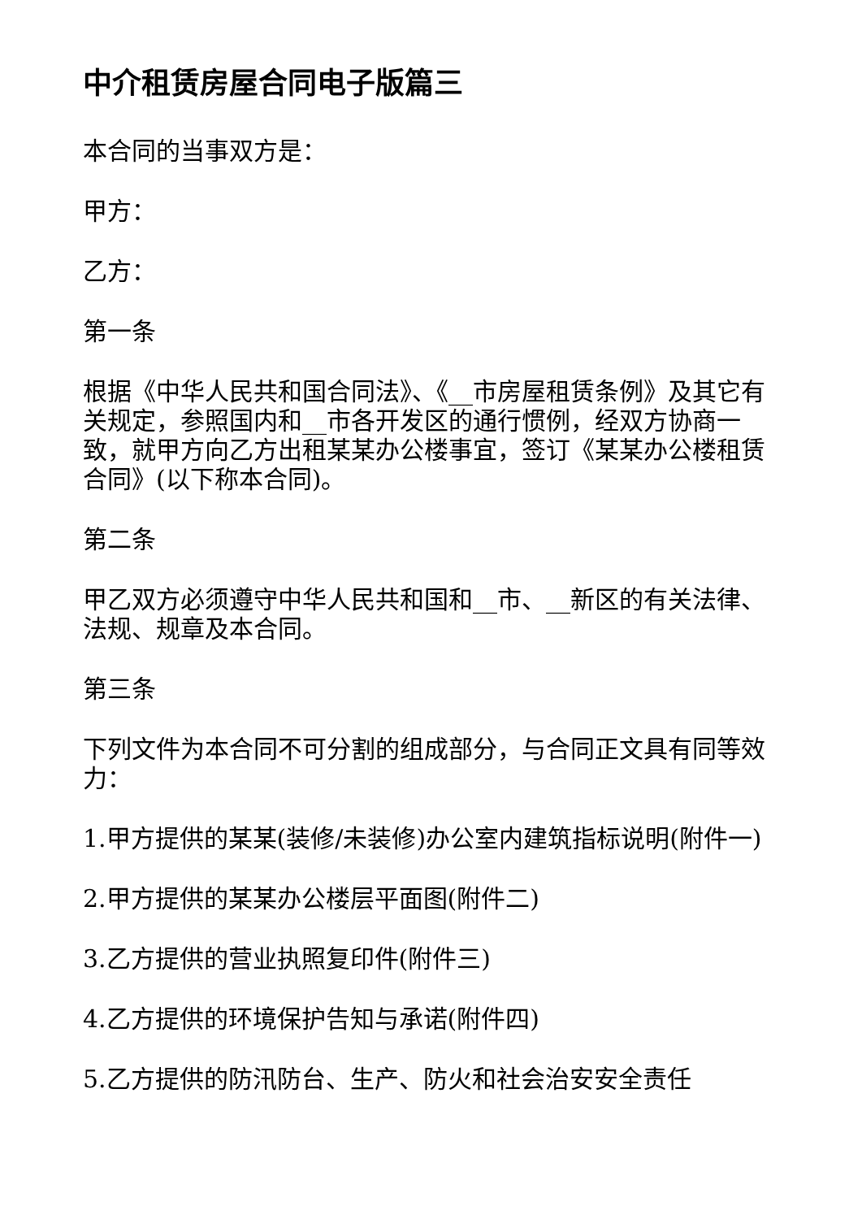中介租赁房屋合同电子版篇三
本合同的当事双方是：
甲方：
乙方：
第一条
根据《中华人民共和国合同法》、《__市房屋租赁条例》及其它有关规定，参照国内和__市各开发区的通行惯例，经双方协商一致，就甲方向乙方出租某某办公楼事宜，签订《某某办公楼租赁合同》(以下称本合同)。
第二条
甲乙双方必须遵守中华人民共和国和__市、__新区的有关法律、法规、规章及本合同。
第三条
下列文件为本合同不可分割的组成部分，与合同正文具有同等效力：
1.甲方提供的某某(装修/未装修)办公室内建筑指标说明(附件一)
2.甲方提供的某某办公楼层平面图(附件二)
3.乙方提供的营业执照复印件(附件三)
4.乙方提供的环境保护告知与承诺(附件四)
5.乙方提供的防汛防台、生产、防火和社会治安安全责任